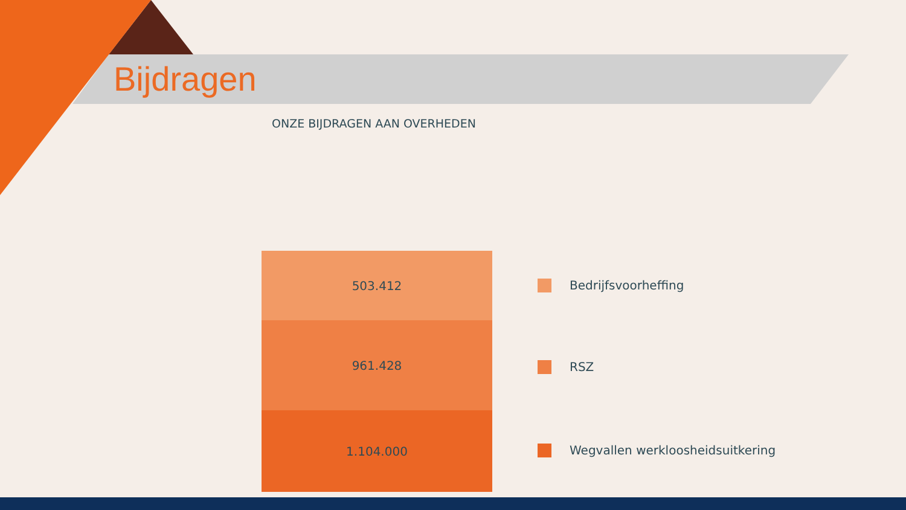Bijdragen
ONZE BIJDRAGEN AAN OVERHEDEN
503.412
961.428
1.104.000
Bedrijfsvoorheffing
RSZ
Wegvallen werkloosheidsuitkering